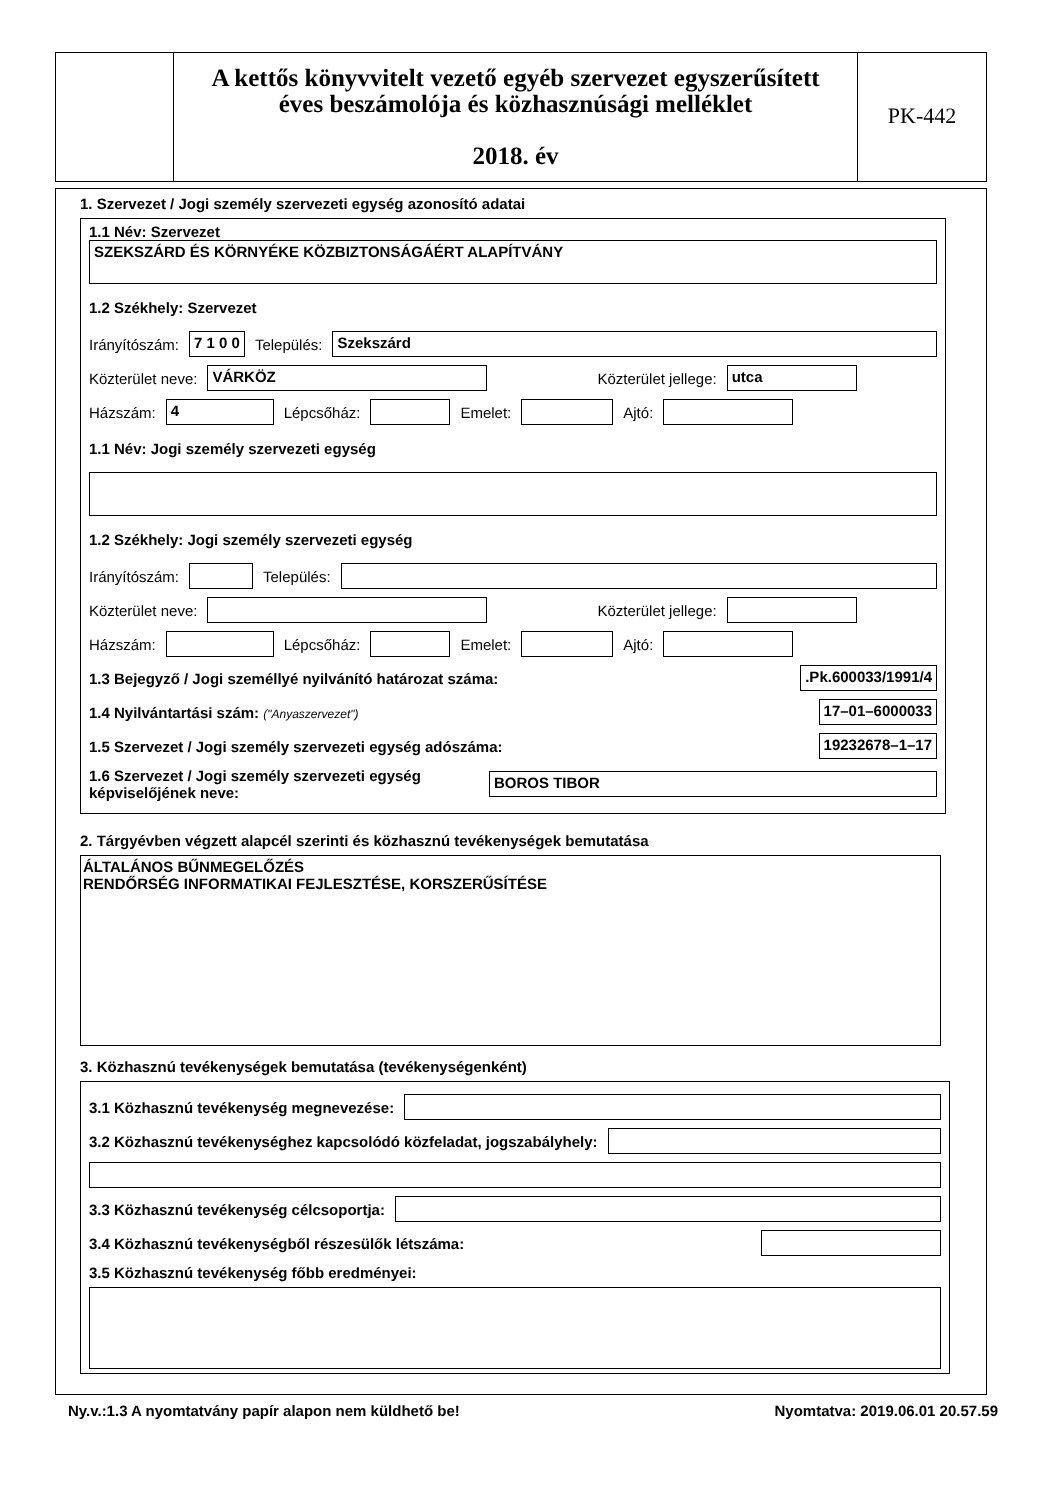A kettős könyvvitelt vezető egyéb szervezet egyszerűsített
éves beszámolója és közhasznúsági melléklet
2018. év
PK-442
1. Szervezet / Jogi személy szervezeti egység azonosító adatai
1.1 Név: Szervezet
SZEKSZÁRD ÉS KÖRNYÉKE KÖZBIZTONSÁGÁÉRT ALAPÍTVÁNY
1.2 Székhely: Szervezet
Irányítószám: 7 1 0 0 Település: Szekszárd
Közterület neve: VÁRKÖZ Közterület jellege: utca
Házszám: 4 Lépcsőház: Emelet: Ajtó:
1.1 Név: Jogi személy szervezeti egység
1.2 Székhely: Jogi személy szervezeti egység
Irányítószám: Település:
Közterület neve: Közterület jellege:
Házszám: Lépcsőház: Emelet: Ajtó:
1.3 Bejegyző / Jogi személlyé nyilvánító határozat száma:.Pk.600033/1991/4
1.4 Nyilvántartási szám: ("Anyaszervezet") 17–01–6000033
1.5 Szervezet / Jogi személy szervezeti egység adószáma: 19232678–1–17
1.6 Szervezet / Jogi személy szervezeti egység képviselőjének neve: BOROS TIBOR
2. Tárgyévben végzett alapcél szerinti és közhasznú tevékenységek bemutatása
ÁLTALÁNOS BŰNMEGELŐZÉS
RENDŐRSÉG INFORMATIKAI FEJLESZTÉSE, KORSZERŰSÍTÉSE
3. Közhasznú tevékenységek bemutatása (tevékenységenként)
3.1 Közhasznú tevékenység megnevezése:
3.2 Közhasznú tevékenységhez kapcsolódó közfeladat, jogszabályhely:
3.3 Közhasznú tevékenység célcsoportja:
3.4 Közhasznú tevékenységből részesülők létszáma:
3.5 Közhasznú tevékenység főbb eredményei:
Ny.v.:1.3 A nyomtatvány papír alapon nem küldhető be! Nyomtatva: 2019.06.01 20.57.59